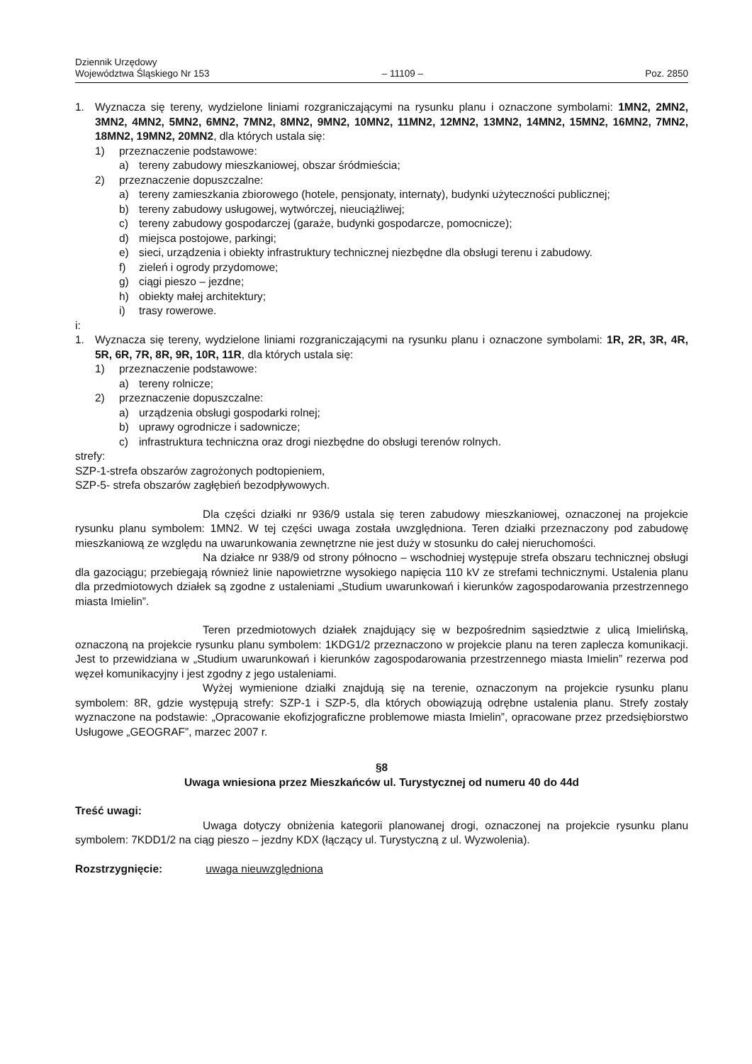Dziennik Urzędowy
Województwa Śląskiego Nr 153
– 11109 –
Poz. 2850
1. Wyznacza się tereny, wydzielone liniami rozgraniczającymi na rysunku planu i oznaczone symbolami: 1MN2, 2MN2, 3MN2, 4MN2, 5MN2, 6MN2, 7MN2, 8MN2, 9MN2, 10MN2, 11MN2, 12MN2, 13MN2, 14MN2, 15MN2, 16MN2, 7MN2, 18MN2, 19MN2, 20MN2, dla których ustala się:
1) przeznaczenie podstawowe:
a) tereny zabudowy mieszkaniowej, obszar śródmieścia;
2) przeznaczenie dopuszczalne:
a) tereny zamieszkania zbiorowego (hotele, pensjonaty, internaty), budynki użyteczności publicznej;
b) tereny zabudowy usługowej, wytwórczej, nieuciążliwej;
c) tereny zabudowy gospodarczej (garaże, budynki gospodarcze, pomocnicze);
d) miejsca postojowe, parkingi;
e) sieci, urządzenia i obiekty infrastruktury technicznej niezbędne dla obsługi terenu i zabudowy.
f) zieleń i ogrody przydomowe;
g) ciągi pieszo – jezdne;
h) obiekty małej architektury;
i) trasy rowerowe.
i:
1. Wyznacza się tereny, wydzielone liniami rozgraniczającymi na rysunku planu i oznaczone symbolami: 1R, 2R, 3R, 4R, 5R, 6R, 7R, 8R, 9R, 10R, 11R, dla których ustala się:
1) przeznaczenie podstawowe:
a) tereny rolnicze;
2) przeznaczenie dopuszczalne:
a) urządzenia obsługi gospodarki rolnej;
b) uprawy ogrodnicze i sadownicze;
c) infrastruktura techniczna oraz drogi niezbędne do obsługi terenów rolnych.
strefy:
SZP-1-strefa obszarów zagrożonych podtopieniem,
SZP-5- strefa obszarów zagłębień bezodpływowych.
Dla części działki nr 936/9 ustala się teren zabudowy mieszkaniowej, oznaczonej na projekcie rysunku planu symbolem: 1MN2. W tej części uwaga została uwzględniona. Teren działki przeznaczony pod zabudowę mieszkaniową ze względu na uwarunkowania zewnętrzne nie jest duży w stosunku do całej nieruchomości.
Na działce nr 938/9 od strony północno – wschodniej występuje strefa obszaru technicznej obsługi dla gazociągu; przebiegają również linie napowietrzne wysokiego napięcia 110 kV ze strefami technicznymi. Ustalenia planu dla przedmiotowych działek są zgodne z ustaleniami „Studium uwarunkowań i kierunków zagospodarowania przestrzennego miasta Imielin”.
Teren przedmiotowych działek znajdujący się w bezpośrednim sąsiedztwie z ulicą Imielińską, oznaczoną na projekcie rysunku planu symbolem: 1KDG1/2 przeznaczono w projekcie planu na teren zaplecza komunikacji. Jest to przewidziana w „Studium uwarunkowań i kierunków zagospodarowania przestrzennego miasta Imielin” rezerwa pod węzeł komunikacyjny i jest zgodny z jego ustaleniami.
Wyżej wymienione działki znajdują się na terenie, oznaczonym na projekcie rysunku planu symbolem: 8R, gdzie występują strefy: SZP-1 i SZP-5, dla których obowiązują odrębne ustalenia planu. Strefy zostały wyznaczone na podstawie: „Opracowanie ekofizjograficzne problemowe miasta Imielin”, opracowane przez przedsiębiorstwo Usługowe „GEOGRAF”, marzec 2007 r.
§8
Uwaga wniesiona przez Mieszkańców ul. Turystycznej od numeru 40 do 44d
Treść uwagi:
Uwaga dotyczy obniżenia kategorii planowanej drogi, oznaczonej na projekcie rysunku planu symbolem: 7KDD1/2 na ciąg pieszo – jezdny KDX (łączący ul. Turystyczną z ul. Wyzwolenia).
Rozstrzygnięcie: uwaga nieuwzględniona